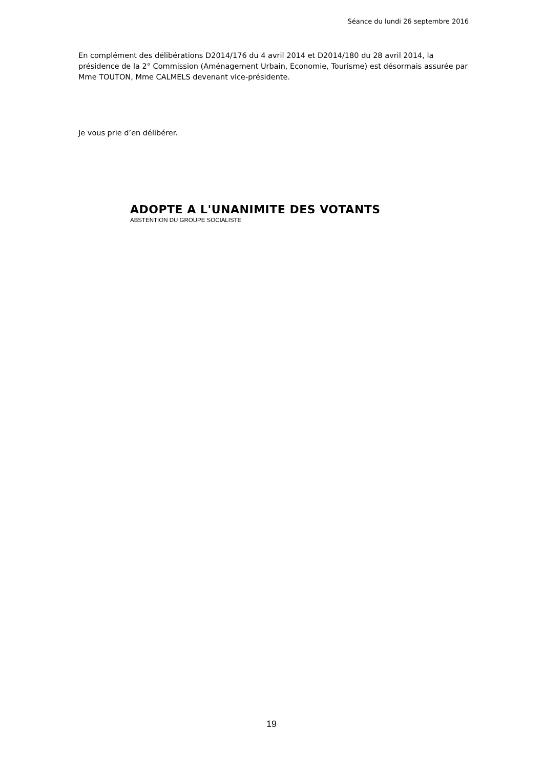Séance du lundi 26 septembre 2016
En complément des délibérations D2014/176 du 4 avril 2014 et D2014/180 du 28 avril 2014, la présidence de la 2° Commission (Aménagement Urbain, Economie, Tourisme) est désormais assurée par Mme TOUTON, Mme CALMELS devenant vice-présidente.
Je vous prie d’en délibérer.
ADOPTE A L'UNANIMITE DES VOTANTS
ABSTENTION DU GROUPE SOCIALISTE
19